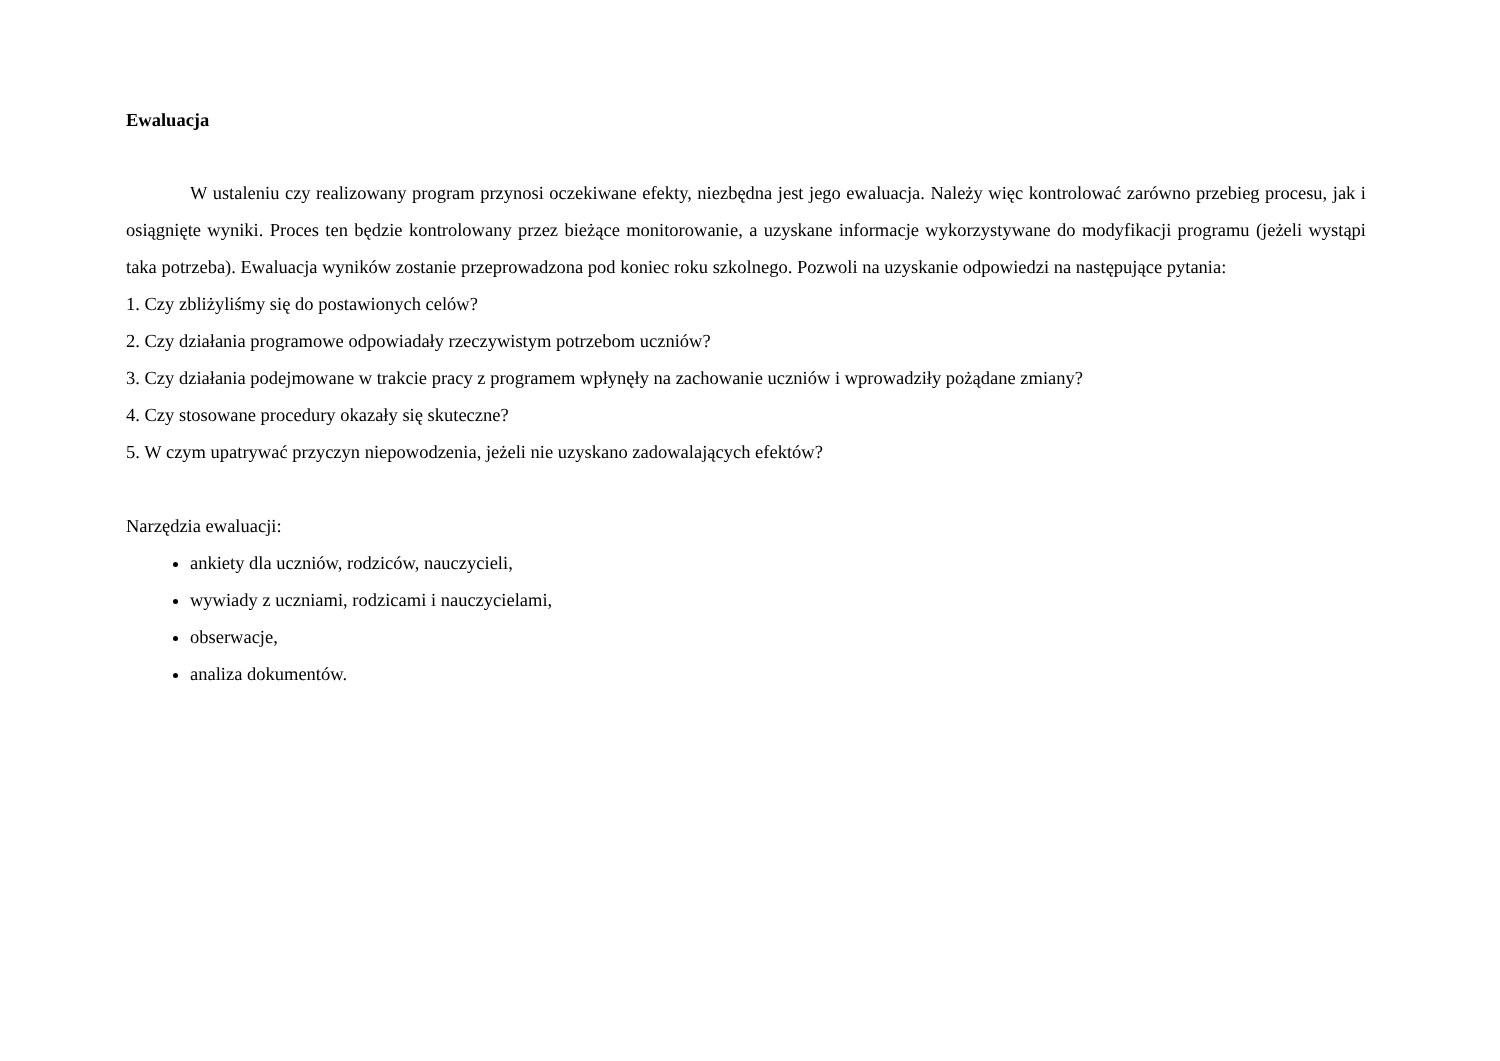Ewaluacja
W ustaleniu czy realizowany program przynosi oczekiwane efekty, niezbędna jest jego ewaluacja. Należy więc kontrolować zarówno przebieg procesu, jak i osiągnięte wyniki. Proces ten będzie kontrolowany przez bieżące monitorowanie, a uzyskane informacje wykorzystywane do modyfikacji programu (jeżeli wystąpi taka potrzeba). Ewaluacja wyników zostanie przeprowadzona pod koniec roku szkolnego. Pozwoli na uzyskanie odpowiedzi na następujące pytania:
1. Czy zbliżyliśmy się do postawionych celów?
2. Czy działania programowe odpowiadały rzeczywistym potrzebom uczniów?
3. Czy działania podejmowane w trakcie pracy z programem wpłynęły na zachowanie uczniów i wprowadziły pożądane zmiany?
4. Czy stosowane procedury okazały się skuteczne?
5. W czym upatrywać przyczyn niepowodzenia, jeżeli nie uzyskano zadowalających efektów?
Narzędzia ewaluacji:
ankiety dla uczniów, rodziców, nauczycieli,
wywiady z uczniami, rodzicami i nauczycielami,
obserwacje,
analiza dokumentów.